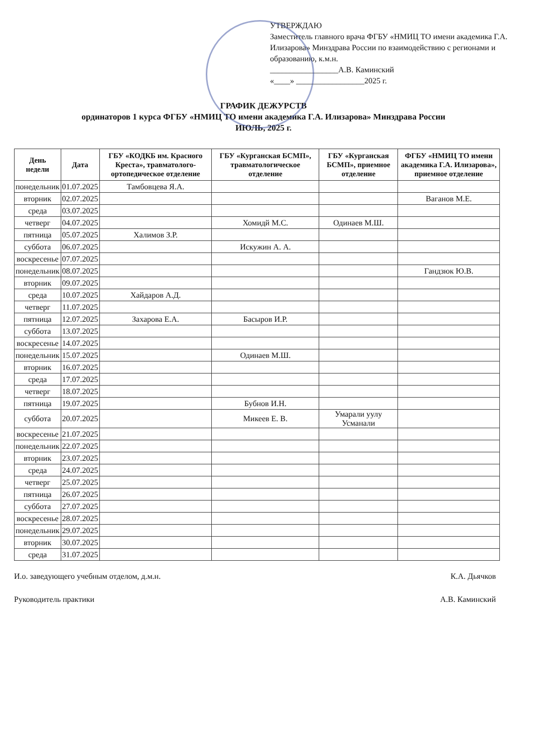УТВЕРЖДАЮ
Заместитель главного врача ФГБУ «НМИЦ ТО имени академика Г.А. Илизарова» Минздрава России по взаимодействию с регионами и образованию, к.м.н.
_________________А.В. Каминский
«____» _________________2025 г.
ГРАФИК ДЕЖУРСТВ
ординаторов 1 курса ФГБУ «НМИЦ ТО имени академика Г.А. Илизарова» Минздрава России
ИЮЛЬ, 2025 г.
| День недели | Дата | ГБУ «КОДКБ им. Красного Креста», травматолого-ортопедическое отделение | ГБУ «Курганская БСМП», травматологическое отделение | ГБУ «Курганская БСМП», приемное отделение | ФГБУ «НМИЦ ТО имени академика Г.А. Илизарова», приемное отделение |
| --- | --- | --- | --- | --- | --- |
| понедельник | 01.07.2025 | Тамбовцева Я.А. | | | |
| вторник | 02.07.2025 | | | | Ваганов М.Е. |
| среда | 03.07.2025 | | | | |
| четверг | 04.07.2025 | | Хомидй М.С. | Одинаев М.Ш. | |
| пятница | 05.07.2025 | Халимов З.Р. | | | |
| суббота | 06.07.2025 | | Искужин А. А. | | |
| воскресенье | 07.07.2025 | | | | |
| понедельник | 08.07.2025 | | | | Гандзюк Ю.В. |
| вторник | 09.07.2025 | | | | |
| среда | 10.07.2025 | Хайдаров А.Д. | | | |
| четверг | 11.07.2025 | | | | |
| пятница | 12.07.2025 | Захарова Е.А. | Басыров И.Р. | | |
| суббота | 13.07.2025 | | | | |
| воскресенье | 14.07.2025 | | | | |
| понедельник | 15.07.2025 | | Одинаев М.Ш. | | |
| вторник | 16.07.2025 | | | | |
| среда | 17.07.2025 | | | | |
| четверг | 18.07.2025 | | | | |
| пятница | 19.07.2025 | | Бубнов И.Н. | | |
| суббота | 20.07.2025 | | Микеев Е. В. | Умарали уулу Усманали | |
| воскресенье | 21.07.2025 | | | | |
| понедельник | 22.07.2025 | | | | |
| вторник | 23.07.2025 | | | | |
| среда | 24.07.2025 | | | | |
| четверг | 25.07.2025 | | | | |
| пятница | 26.07.2025 | | | | |
| суббота | 27.07.2025 | | | | |
| воскресенье | 28.07.2025 | | | | |
| понедельник | 29.07.2025 | | | | |
| вторник | 30.07.2025 | | | | |
| среда | 31.07.2025 | | | | |
И.о. заведующего учебным отделом, д.м.н. К.А. Дьячков
Руководитель практики А.В. Каминский